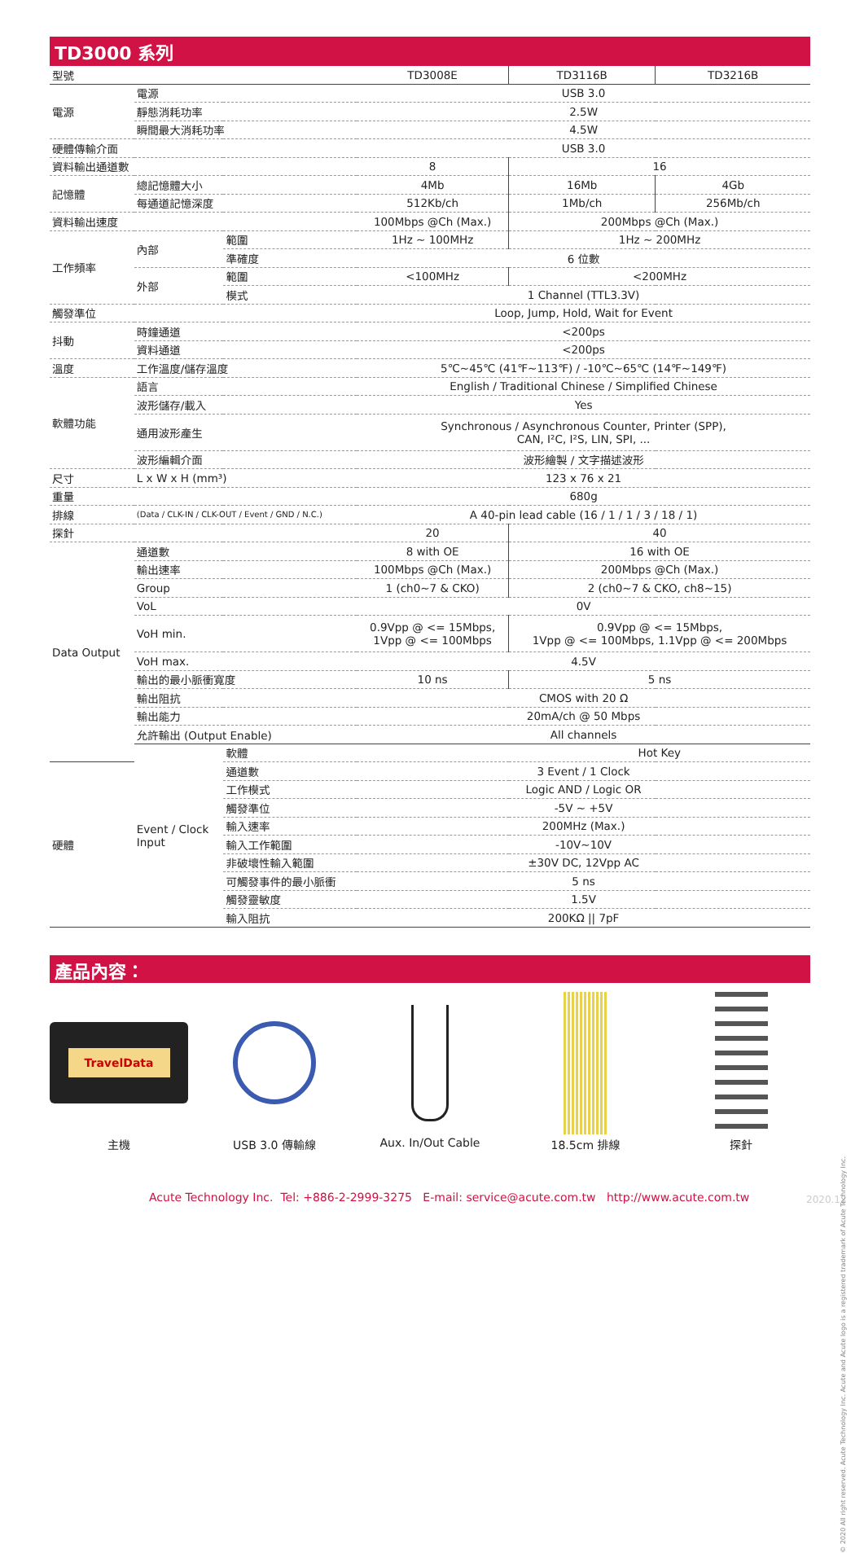TD3000 系列
| 型號 | | | TD3008E | TD3116B | TD3216B |
| 電源 | 電源 | | USB 3.0 | | |
| | 靜態消耗功率 | | 2.5W | | |
| | 瞬間最大消耗功率 | | 4.5W | | |
| 硬體傳輸介面 | | | USB 3.0 | | |
| 資料輸出通道數 | | | 8 | 16 | |
| 記憶體 | 總記憶體大小 | | 4Mb | 16Mb | 4Gb |
| | 每通道記憶深度 | | 512Kb/ch | 1Mb/ch | 256Mb/ch |
| 資料輸出速度 | | | 100Mbps @Ch (Max.) | 200Mbps @Ch (Max.) | |
| 工作頻率 | 內部 | 範圍 | 1Hz ~ 100MHz | 1Hz ~ 200MHz | |
| | | 準確度 | 6 位數 | | |
| | 外部 | 範圍 | <100MHz | <200MHz | |
| | | 模式 | 1 Channel (TTL3.3V) | | |
| 觸發準位 | | | Loop, Jump, Hold, Wait for Event | | |
| 抖動 | 時鐘通道 | | <200ps | | |
| | 資料通道 | | <200ps | | |
| 溫度 | 工作溫度/儲存溫度 | | 5℃~45℃ (41℉~113℉) / -10℃~65℃ (14℉~149℉) | | |
| 軟體功能 | 語言 | | English / Traditional Chinese / Simplified Chinese | | |
| | 波形儲存/載入 | | Yes | | |
| | 通用波形產生 | | Synchronous / Asynchronous Counter, Printer (SPP), CAN, I²C, I²S, LIN, SPI, ... | | |
| | 波形編輯介面 | | 波形繪製 / 文字描述波形 | | |
| 尺寸 | L x W x H (mm³) | | 123 x 76 x 21 | | |
| 重量 | | | 680g | | |
| 排線 | (Data / CLK-IN / CLK-OUT / Event / GND / N.C.) | | A 40-pin lead cable (16 / 1 / 1 / 3 / 18 / 1) | | |
| 探針 | | | 20 | 40 | |
| Data Output | 通道數 | | 8 with OE | 16 with OE | |
| | 輸出速率 | | 100Mbps @Ch (Max.) | 200Mbps @Ch (Max.) | |
| | Group | | 1 (ch0~7 & CKO) | 2 (ch0~7 & CKO, ch8~15) | |
| | VoL | | 0V | | |
| | VoH min. | | 0.9Vpp @ <= 15Mbps, 1Vpp @ <= 100Mbps | 0.9Vpp @ <= 15Mbps, 1Vpp @ <= 100Mbps, 1.1Vpp @ <= 200Mbps | |
| | VoH max. | | 4.5V | | |
| | 輸出的最小脈衝寬度 | | 10 ns | 5 ns | |
| | 輸出阻抗 | | CMOS with 20 Ω | | |
| | 輸出能力 | | 20mA/ch @ 50 Mbps | | |
| | 允許輸出 (Output Enable) | | All channels | | |
| | Event / Clock Input | 軟體 | | Hot Key | |
| 硬體 | | 通道數 | 3 Event / 1 Clock | | |
| | | 工作模式 | Logic AND / Logic OR | | |
| | | 觸發準位 | -5V ~ +5V | | |
| | | 輸入速率 | 200MHz (Max.) | | |
| | | 輸入工作範圍 | -10V~10V | | |
| | | 非破壞性輸入範圍 | ±30V DC, 12Vpp AC | | |
| | | 可觸發事件的最小脈衝 | 5 ns | | |
| | | 觸發靈敏度 | 1.5V | | |
| | | 輸入阻抗 | 200KΩ // 7pF | | |
產品內容：
TravelData
主機
USB 3.0 傳輸線 Aux. In/Out Cable 18.5cm 排線 探針
Acute Technology Inc. Tel: +886-2-2999-3275 E-mail: service@acute.com.tw http://www.acute.com.tw
2020.12
© 2020 All right reserved. Acute Technology Inc. Acute and Acute logo is a registered trademark of Acute Technology Inc.